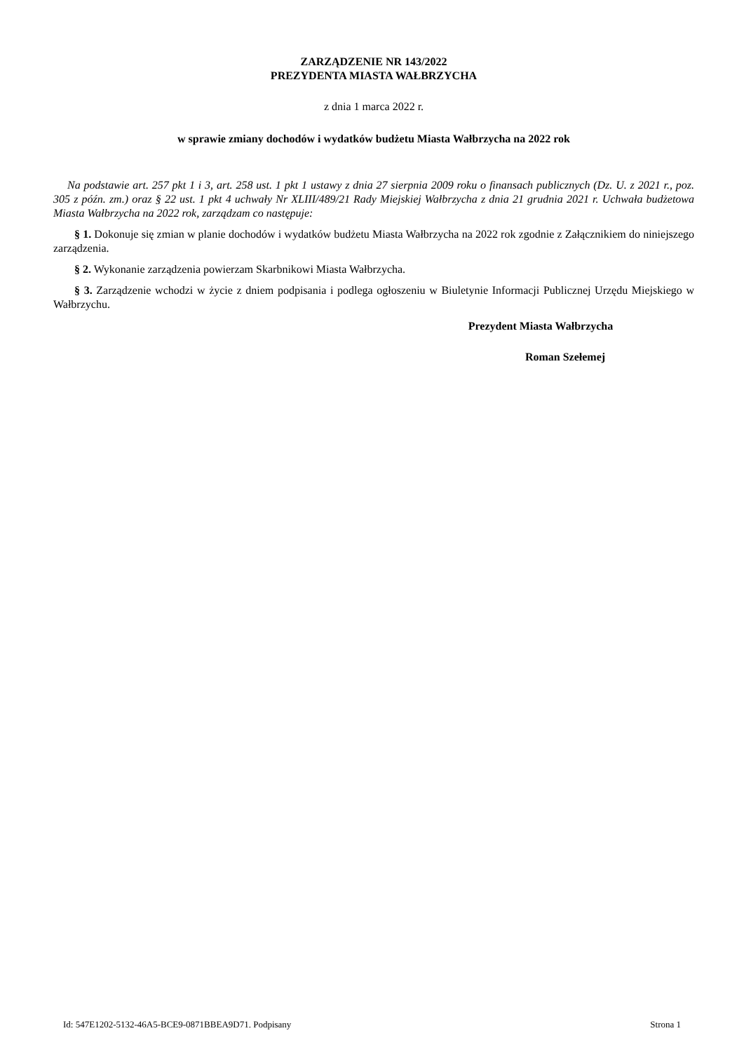ZARZĄDZENIE NR 143/2022
PREZYDENTA MIASTA WAŁBRZYCHA
z dnia 1 marca 2022 r.
w sprawie zmiany dochodów i wydatków budżetu Miasta Wałbrzycha na 2022 rok
Na podstawie art. 257 pkt 1 i 3, art. 258 ust. 1 pkt 1 ustawy z dnia 27 sierpnia 2009 roku o finansach publicznych (Dz. U. z 2021 r., poz. 305 z późn. zm.) oraz § 22 ust. 1 pkt 4 uchwały Nr XLIII/489/21 Rady Miejskiej Wałbrzycha z dnia 21 grudnia 2021 r. Uchwała budżetowa Miasta Wałbrzycha na 2022 rok, zarządzam co następuje:
§ 1. Dokonuje się zmian w planie dochodów i wydatków budżetu Miasta Wałbrzycha na 2022 rok zgodnie z Załącznikiem do niniejszego zarządzenia.
§ 2. Wykonanie zarządzenia powierzam Skarbnikowi Miasta Wałbrzycha.
§ 3. Zarządzenie wchodzi w życie z dniem podpisania i podlega ogłoszeniu w Biuletynie Informacji Publicznej Urzędu Miejskiego w Wałbrzychu.
Prezydent Miasta Wałbrzycha
Roman Szełemej
Id: 547E1202-5132-46A5-BCE9-0871BBEA9D71. Podpisany Strona 1